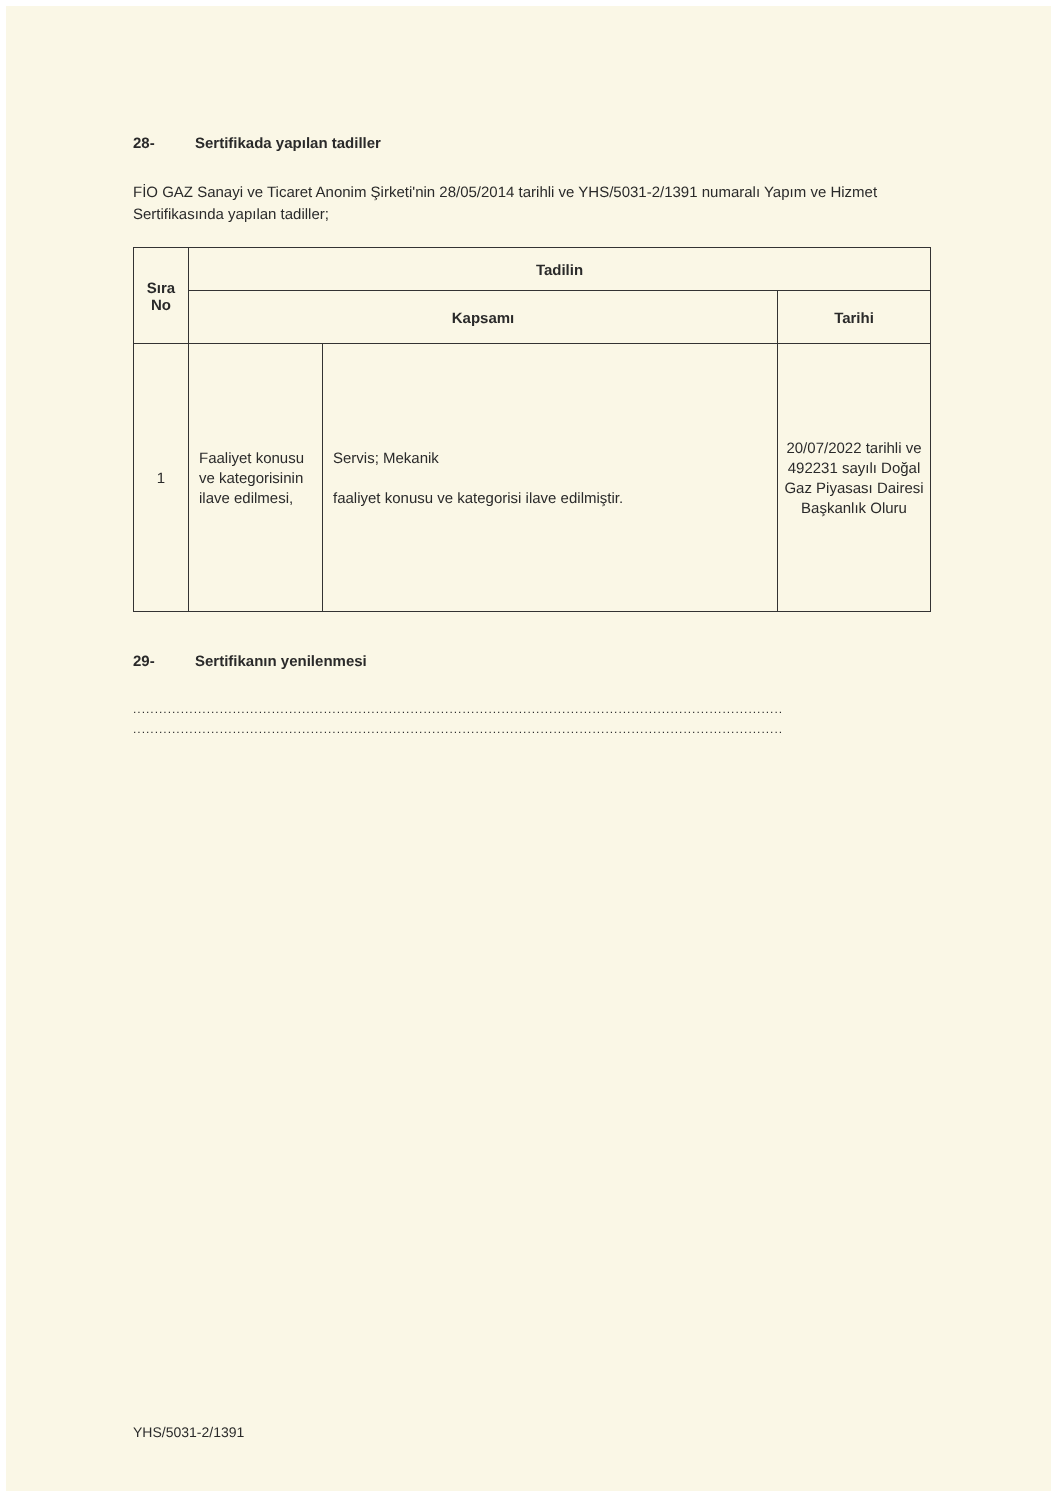28- Sertifikada yapılan tadiller
FİO GAZ Sanayi ve Ticaret Anonim Şirketi'nin 28/05/2014 tarihli ve YHS/5031-2/1391 numaralı Yapım ve Hizmet Sertifikasında yapılan tadiller;
| Sıra No | Tadilin | | |
| --- | --- | --- | --- |
| | Kapsamı | | Tarihi |
| 1 | Faaliyet konusu ve kategorisinin ilave edilmesi, | Servis; Mekanik faaliyet konusu ve kategorisi ilave edilmiştir. | 20/07/2022 tarihli ve 492231 sayılı Doğal Gaz Piyasası Dairesi Başkanlık Oluru |
29- Sertifikanın yenilenmesi
......................................................................................................................................................
......................................................................................................................................................
YHS/5031-2/1391